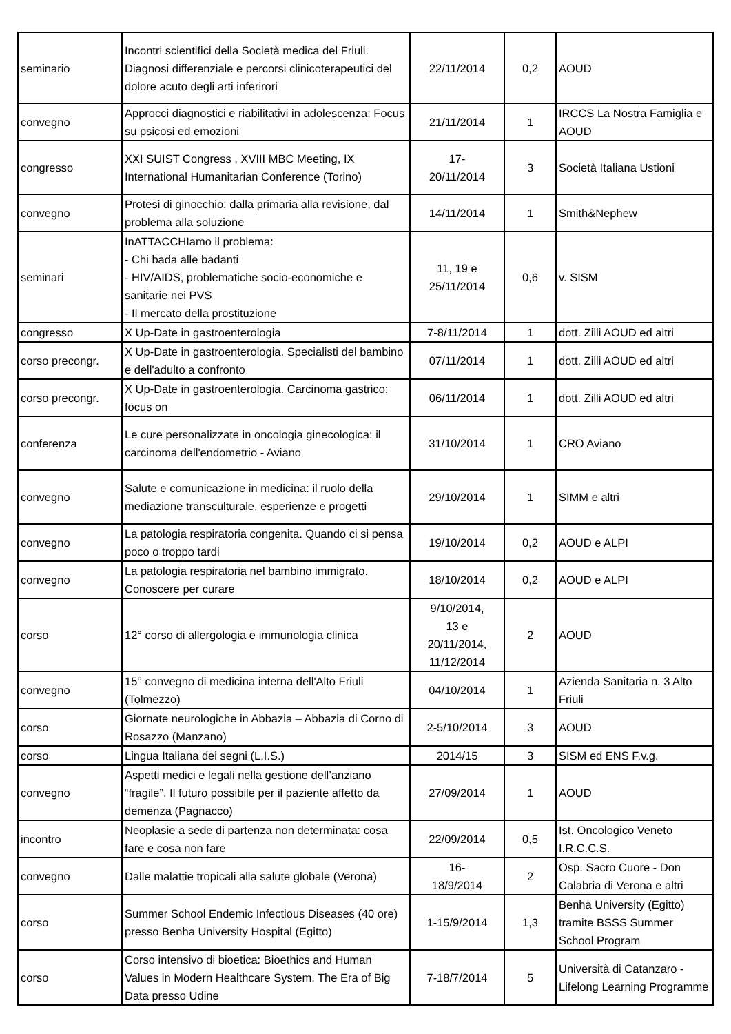| seminario | Incontri scientifici della Società medica del Friuli. Diagnosi differenziale e percorsi clinicoterapeutici del dolore acuto degli arti inferirori | 22/11/2014 | 0,2 | AOUD |
| convegno | Approcci diagnostici e riabilitativi in adolescenza: Focus su psicosi ed emozioni | 21/11/2014 | 1 | IRCCS La Nostra Famiglia e AOUD |
| congresso | XXI SUIST Congress , XVIII MBC Meeting, IX International Humanitarian Conference (Torino) | 17- 20/11/2014 | 3 | Società Italiana Ustioni |
| convegno | Protesi di ginocchio: dalla primaria alla revisione, dal problema alla soluzione | 14/11/2014 | 1 | Smith&Nephew |
| seminari | InATTACCHIamo il problema: - Chi bada alle badanti - HIV/AIDS, problematiche socio-economiche e sanitarie nei PVS - Il mercato della prostituzione | 11, 19 e 25/11/2014 | 0,6 | v. SISM |
| congresso | X Up-Date in gastroenterologia | 7-8/11/2014 | 1 | dott. Zilli AOUD ed altri |
| corso precongr. | X Up-Date in gastroenterologia. Specialisti del bambino e dell'adulto a confronto | 07/11/2014 | 1 | dott. Zilli AOUD ed altri |
| corso precongr. | X Up-Date in gastroenterologia. Carcinoma gastrico: focus on | 06/11/2014 | 1 | dott. Zilli AOUD ed altri |
| conferenza | Le cure personalizzate in oncologia ginecologica: il carcinoma dell'endometrio - Aviano | 31/10/2014 | 1 | CRO Aviano |
| convegno | Salute e comunicazione in medicina: il ruolo della mediazione transculturale, esperienze e progetti | 29/10/2014 | 1 | SIMM e altri |
| convegno | La patologia respiratoria congenita. Quando ci si pensa poco o troppo tardi | 19/10/2014 | 0,2 | AOUD e ALPI |
| convegno | La patologia respiratoria nel bambino immigrato. Conoscere per curare | 18/10/2014 | 0,2 | AOUD e ALPI |
| corso | 12° corso di allergologia e immunologia clinica | 9/10/2014, 13 e 20/11/2014, 11/12/2014 | 2 | AOUD |
| convegno | 15° convegno di medicina interna dell'Alto Friuli (Tolmezzo) | 04/10/2014 | 1 | Azienda Sanitaria n. 3 Alto Friuli |
| corso | Giornate neurologiche in Abbazia – Abbazia di Corno di Rosazzo (Manzano) | 2-5/10/2014 | 3 | AOUD |
| corso | Lingua Italiana dei segni (L.I.S.) | 2014/15 | 3 | SISM ed ENS F.v.g. |
| convegno | Aspetti medici e legali nella gestione dell’anziano “fragile”. Il futuro possibile per il paziente affetto da demenza (Pagnacco) | 27/09/2014 | 1 | AOUD |
| incontro | Neoplasie a sede di partenza non determinata: cosa fare e cosa non fare | 22/09/2014 | 0,5 | Ist. Oncologico Veneto I.R.C.C.S. |
| convegno | Dalle malattie tropicali alla salute globale (Verona) | 16- 18/9/2014 | 2 | Osp. Sacro Cuore - Don Calabria di Verona e altri |
| corso | Summer School Endemic Infectious Diseases (40 ore) presso Benha University Hospital (Egitto) | 1-15/9/2014 | 1,3 | Benha University (Egitto) tramite BSSS Summer School Program |
| corso | Corso intensivo di bioetica: Bioethics and Human Values in Modern Healthcare System. The Era of Big Data presso Udine | 7-18/7/2014 | 5 | Università di Catanzaro - Lifelong Learning Programme |